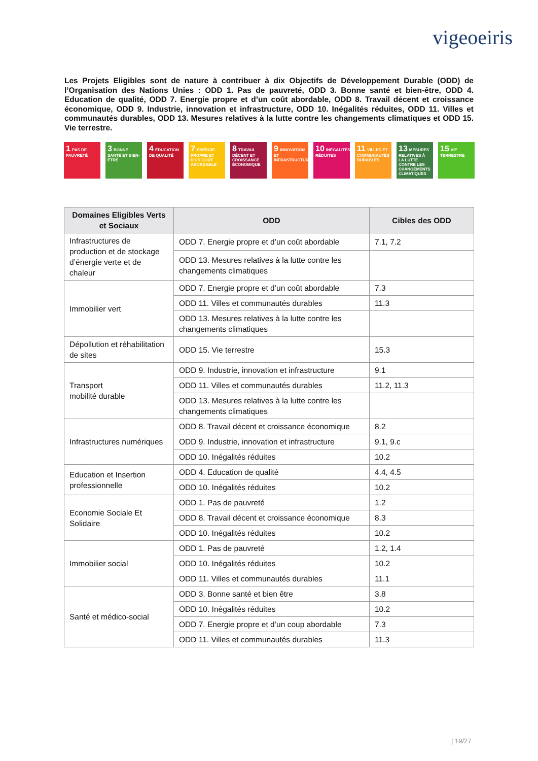vigeoeiris
Les Projets Eligibles sont de nature à contribuer à dix Objectifs de Développement Durable (ODD) de l’Organisation des Nations Unies : ODD 1. Pas de pauvreté, ODD 3. Bonne santé et bien-être, ODD 4. Education de qualité, ODD 7. Energie propre et d’un coût abordable, ODD 8. Travail décent et croissance économique, ODD 9. Industrie, innovation et infrastructure, ODD 10. Inégalités réduites, ODD 11. Villes et communautés durables, ODD 13. Mesures relatives à la lutte contre les changements climatiques et ODD 15. Vie terrestre.
1 PAS DE PAUVRETÉ
3 BONNE SANTÉ ET BIEN-ÊTRE
4 ÉDUCATION DE QUALITÉ
7 ÉNERGIE PROPRE ET D'UN COÛT ABORDABLE
8 TRAVAIL DÉCENT ET CROISSANCE ÉCONOMIQUE
9 INNOVATION ET INFRASTRUCTURES
10 INÉGALITÉS RÉDUITES
11 VILLES ET COMMUNAUTÉS DURABLES
13 MESURES RELATIVES À LA LUTTE CONTRE LES CHANGEMENTS CLIMATIQUES
15 VIE TERRESTRE
| Domaines Eligibles Verts et Sociaux | ODD | Cibles des ODD |
| --- | --- | --- |
| Infrastructures de production et de stockage d’énergie verte et de chaleur | ODD 7. Energie propre et d’un coût abordable | 7.1, 7.2 |
| | ODD 13. Mesures relatives à la lutte contre les changements climatiques | |
| Immobilier vert | ODD 7. Energie propre et d’un coût abordable | 7.3 |
| | ODD 11. Villes et communautés durables | 11.3 |
| | ODD 13. Mesures relatives à la lutte contre les changements climatiques | |
| Dépollution et réhabilitation de sites | ODD 15. Vie terrestre | 15.3 |
| Transport mobilité durable | ODD 9. Industrie, innovation et infrastructure | 9.1 |
| | ODD 11. Villes et communautés durables | 11.2, 11.3 |
| | ODD 13. Mesures relatives à la lutte contre les changements climatiques | |
| Infrastructures numériques | ODD 8. Travail décent et croissance économique | 8.2 |
| | ODD 9. Industrie, innovation et infrastructure | 9.1, 9.c |
| | ODD 10. Inégalités réduites | 10.2 |
| Education et Insertion professionnelle | ODD 4. Education de qualité | 4.4, 4.5 |
| | ODD 10. Inégalités réduites | 10.2 |
| Economie Sociale Et Solidaire | ODD 1. Pas de pauvreté | 1.2 |
| | ODD 8. Travail décent et croissance économique | 8.3 |
| | ODD 10. Inégalités réduites | 10.2 |
| Immobilier social | ODD 1. Pas de pauvreté | 1.2, 1.4 |
| | ODD 10. Inégalités réduites | 10.2 |
| | ODD 11. Villes et communautés durables | 11.1 |
| Santé et médico-social | ODD 3. Bonne santé et bien être | 3.8 |
| | ODD 10. Inégalités réduites | 10.2 |
| | ODD 7. Energie propre et d’un coup abordable | 7.3 |
| | ODD 11. Villes et communautés durables | 11.3 |
| 19/27